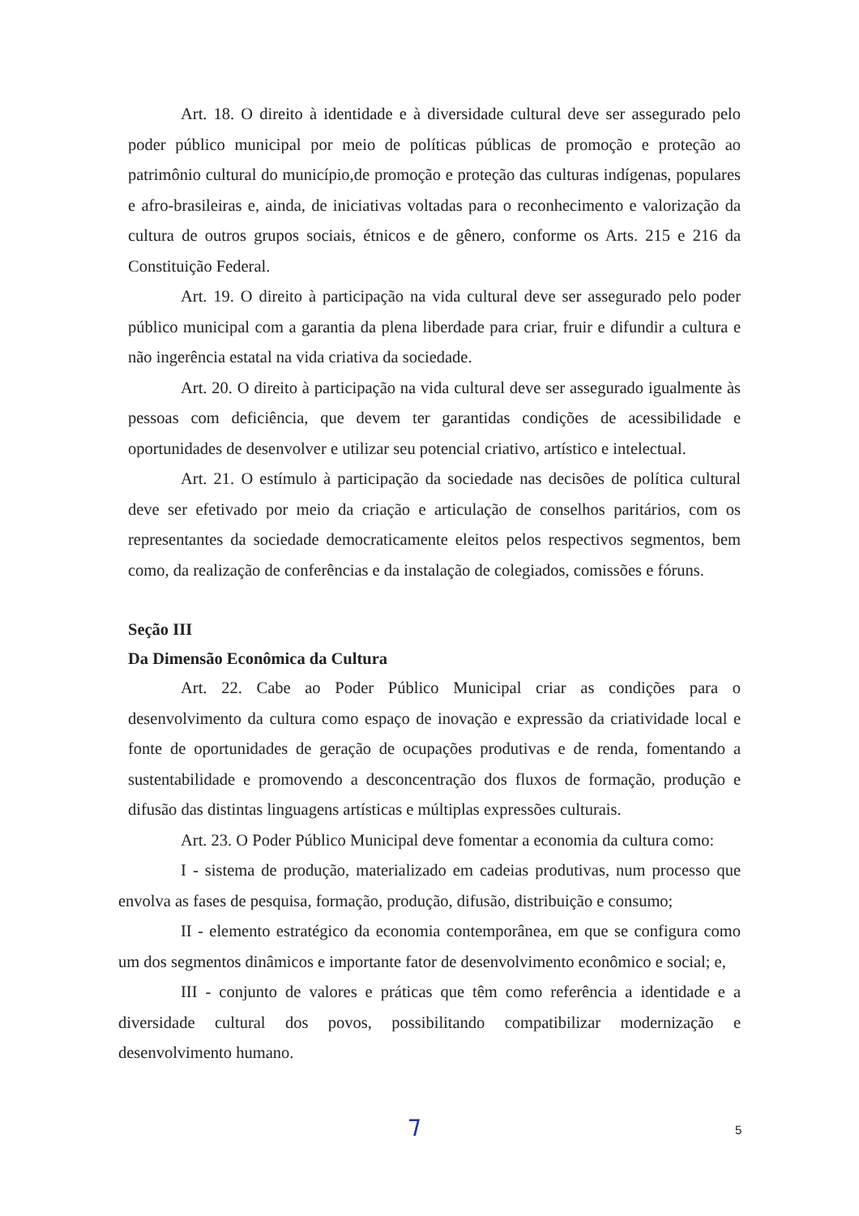Art. 18. O direito à identidade e à diversidade cultural deve ser assegurado pelo poder público municipal por meio de políticas públicas de promoção e proteção ao patrimônio cultural do município,de promoção e proteção das culturas indígenas, populares e afro-brasileiras e, ainda, de iniciativas voltadas para o reconhecimento e valorização da cultura de outros grupos sociais, étnicos e de gênero, conforme os Arts. 215 e 216 da Constituição Federal.
Art. 19. O direito à participação na vida cultural deve ser assegurado pelo poder público municipal com a garantia da plena liberdade para criar, fruir e difundir a cultura e não ingerência estatal na vida criativa da sociedade.
Art. 20. O direito à participação na vida cultural deve ser assegurado igualmente às pessoas com deficiência, que devem ter garantidas condições de acessibilidade e oportunidades de desenvolver e utilizar seu potencial criativo, artístico e intelectual.
Art. 21. O estímulo à participação da sociedade nas decisões de política cultural deve ser efetivado por meio da criação e articulação de conselhos paritários, com os representantes da sociedade democraticamente eleitos pelos respectivos segmentos, bem como, da realização de conferências e da instalação de colegiados, comissões e fóruns.
Seção III
Da Dimensão Econômica da Cultura
Art. 22. Cabe ao Poder Público Municipal criar as condições para o desenvolvimento da cultura como espaço de inovação e expressão da criatividade local e fonte de oportunidades de geração de ocupações produtivas e de renda, fomentando a sustentabilidade e promovendo a desconcentração dos fluxos de formação, produção e difusão das distintas linguagens artísticas e múltiplas expressões culturais.
Art. 23. O Poder Público Municipal deve fomentar a economia da cultura como:
I - sistema de produção, materializado em cadeias produtivas, num processo que envolva as fases de pesquisa, formação, produção, difusão, distribuição e consumo;
II - elemento estratégico da economia contemporânea, em que se configura como um dos segmentos dinâmicos e importante fator de desenvolvimento econômico e social; e,
III - conjunto de valores e práticas que têm como referência a identidade e a diversidade cultural dos povos, possibilitando compatibilizar modernização e desenvolvimento humano.
Ꞁ 5